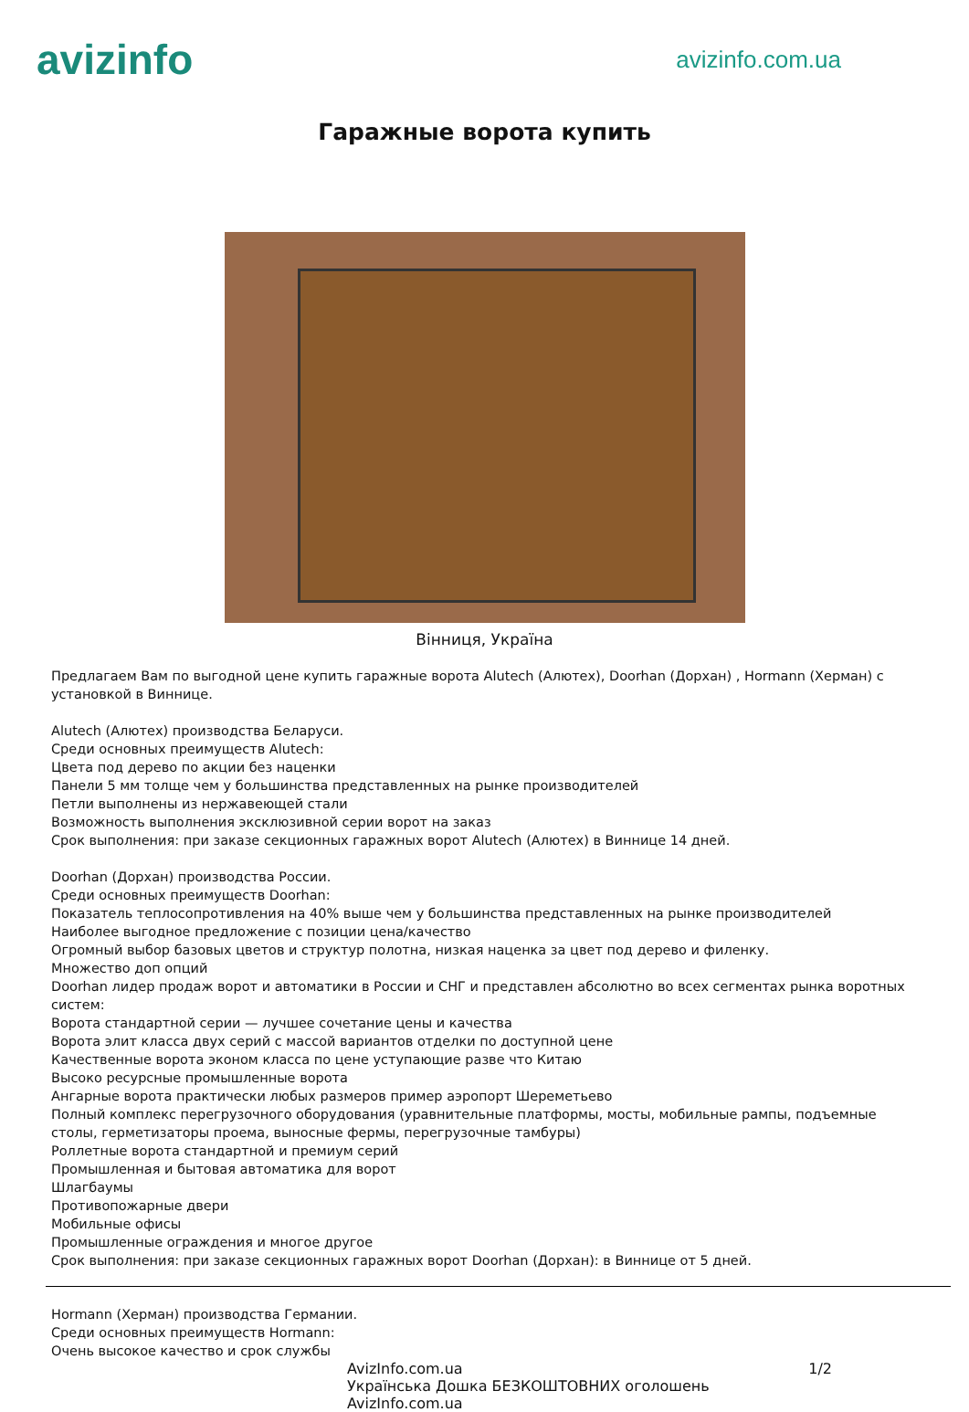avizinfo
avizinfo.com.ua
Гаражные ворота купить
Вінниця, Україна
Предлагаем Вам по выгодной цене купить гаражные ворота Alutech (Алютех), Doorhan (Дорхан) , Hormann (Херман) с установкой в Виннице.
Alutech (Алютех) производства Беларуси.
Среди основных преимуществ Alutech:
Цвета под дерево по акции без наценки
Панели 5 мм толще чем у большинства представленных на рынке производителей
Петли выполнены из нержавеющей стали
Возможность выполнения эксклюзивной серии ворот на заказ
Срок выполнения: при заказе секционных гаражных ворот Alutech (Алютех) в Виннице 14 дней.
Doorhan (Дорхан) производства России.
Среди основных преимуществ Doorhan:
Показатель теплосопротивления на 40% выше чем у большинства представленных на рынке производителей
Наиболее выгодное предложение с позиции цена/качество
Огромный выбор базовых цветов и структур полотна, низкая наценка за цвет под дерево и филенку.
Множество доп опций
Doorhan лидер продаж ворот и автоматики в России и СНГ и представлен абсолютно во всех сегментах рынка воротных систем:
Ворота стандартной серии — лучшее сочетание цены и качества
Ворота элит класса двух серий с массой вариантов отделки по доступной цене
Качественные ворота эконом класса по цене уступающие разве что Китаю
Высоко ресурсные промышленные ворота
Ангарные ворота практически любых размеров пример аэропорт Шереметьево
Полный комплекс перегрузочного оборудования (уравнительные платформы, мосты, мобильные рампы, подъемные столы, герметизаторы проема, выносные фермы, перегрузочные тамбуры)
Роллетные ворота стандартной и премиум серий
Промышленная и бытовая автоматика для ворот
Шлагбаумы
Противопожарные двери
Мобильные офисы
Промышленные ограждения и многое другое
Срок выполнения: при заказе секционных гаражных ворот Doorhan (Дорхан): в Виннице от 5 дней.
Hormann (Херман) производства Германии.
Среди основных преимуществ Hormann:
Очень высокое качество и срок службы
AvizInfo.com.ua
Українська Дошка БЕЗКОШТОВНИХ оголошень AvizInfo.com.ua 1/2